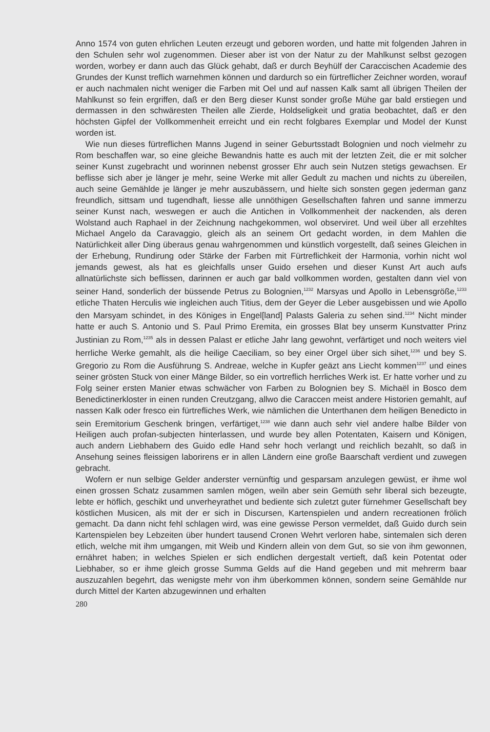Anno 1574 von guten ehrlichen Leuten erzeugt und geboren worden, und hatte mit folgenden Jahren in den Schulen sehr wol zugenommen. Dieser aber ist von der Natur zu der Mahlkunst selbst gezogen worden, worbey er dann auch das Glück gehabt, daß er durch Beyhülf der Caraccischen Academie des Grundes der Kunst treflich warnehmen können und dardurch so ein fürtreflicher Zeichner worden, worauf er auch nachmalen nicht weniger die Farben mit Oel und auf nassen Kalk samt all übrigen Theilen der Mahlkunst so fein ergriffen, daß er den Berg dieser Kunst sonder große Mühe gar bald erstiegen und dermassen in den schwäresten Theilen alle Zierde, Holdseligkeit und gratia beobachtet, daß er den höchsten Gipfel der Vollkommenheit erreicht und ein recht folgbares Exemplar und Model der Kunst worden ist.
Wie nun dieses fürtreflichen Manns Jugend in seiner Geburtsstadt Bolognien und noch vielmehr zu Rom beschaffen war, so eine gleiche Bewandnis hatte es auch mit der letzten Zeit, die er mit solcher seiner Kunst zugebracht und worinnen nebenst grosser Ehr auch sein Nutzen stetigs gewachsen. Er beflisse sich aber je länger je mehr, seine Werke mit aller Gedult zu machen und nichts zu übereilen, auch seine Gemählde je länger je mehr auszubässern, und hielte sich sonsten gegen jederman ganz freundlich, sittsam und tugendhaft, liesse alle unnöthigen Gesellschaften fahren und sanne immerzu seiner Kunst nach, weswegen er auch die Antichen in Vollkommenheit der nackenden, als deren Wolstand auch Raphael in der Zeichnung nachgekommen, wol observiret. Und weil über all erzehltes Michael Angelo da Caravaggio, gleich als an seinem Ort gedacht worden, in dem Mahlen die Natürlichkeit aller Ding überaus genau wahrgenommen und künstlich vorgestellt, daß seines Gleichen in der Erhebung, Rundirung oder Stärke der Farben mit Fürtreflichkeit der Harmonia, vorhin nicht wol jemands gewest, als hat es gleichfalls unser Guido ersehen und dieser Kunst Art auch aufs allnatürlichste sich beflissen, darinnen er auch gar bald vollkommen worden, gestalten dann viel von seiner Hand, sonderlich der büssende Petrus zu Bolognien,<sup>1232</sup> Marsyas und Apollo in Lebensgröße,<sup>1233</sup> etliche Thaten Herculis wie ingleichen auch Titius, dem der Geyer die Leber ausgebissen und wie Apollo den Marsyam schindet, in des Königes in Engel[land] Palasts Galeria zu sehen sind.<sup>1234</sup> Nicht minder hatte er auch S. Antonio und S. Paul Primo Eremita, ein grosses Blat bey unserm Kunstvatter Prinz Justinian zu Rom,<sup>1235</sup> als in dessen Palast er etliche Jahr lang gewohnt, verfärtiget und noch weiters viel herrliche Werke gemahlt, als die heilige Caeciliam, so bey einer Orgel über sich sihet,<sup>1236</sup> und bey S. Gregorio zu Rom die Ausführung S. Andreae, welche in Kupfer geäzt ans Liecht kommen<sup>1237</sup> und eines seiner grösten Stuck von einer Mänge Bilder, so ein vortreflich herrliches Werk ist. Er hatte vorher und zu Folg seiner ersten Manier etwas schwächer von Farben zu Bolognien bey S. Michaël in Bosco dem Benedictinerkloster in einen runden Creutzgang, allwo die Caraccen meist andere Historien gemahlt, auf nassen Kalk oder fresco ein fürtrefliches Werk, wie nämlichen die Unterthanen dem heiligen Benedicto in sein Eremitorium Geschenk bringen, verfärtiget,<sup>1238</sup> wie dann auch sehr viel andere halbe Bilder von Heiligen auch profan-subjecten hinterlassen, und wurde bey allen Potentaten, Kaisern und Königen, auch andern Liebhabern des Guido edle Hand sehr hoch verlangt und reichlich bezahlt, so daß in Ansehung seines fleissigen laborirens er in allen Ländern eine große Baarschaft verdient und zuwegen gebracht.
Wofern er nun selbige Gelder anderster vernünftig und gesparsam anzulegen gewüst, er ihme wol einen grossen Schatz zusammen samlen mögen, weiln aber sein Gemüth sehr liberal sich bezeugte, lebte er höflich, geschikt und unverheyrathet und bediente sich zuletzt guter fürnehmer Gesellschaft bey köstlichen Musicen, als mit der er sich in Discursen, Kartenspielen und andern recreationen frölich gemacht. Da dann nicht fehl schlagen wird, was eine gewisse Person vermeldet, daß Guido durch sein Kartenspielen bey Lebzeiten über hundert tausend Cronen Wehrt verloren habe, sintemalen sich deren etlich, welche mit ihm umgangen, mit Weib und Kindern allein von dem Gut, so sie von ihm gewonnen, ernähret haben; in welches Spielen er sich endlichen dergestalt vertieft, daß kein Potentat oder Liebhaber, so er ihme gleich grosse Summa Gelds auf die Hand gegeben und mit mehrerm baar auszuzahlen begehrt, das wenigste mehr von ihm überkommen können, sondern seine Gemählde nur durch Mittel der Karten abzugewinnen und erhalten
280